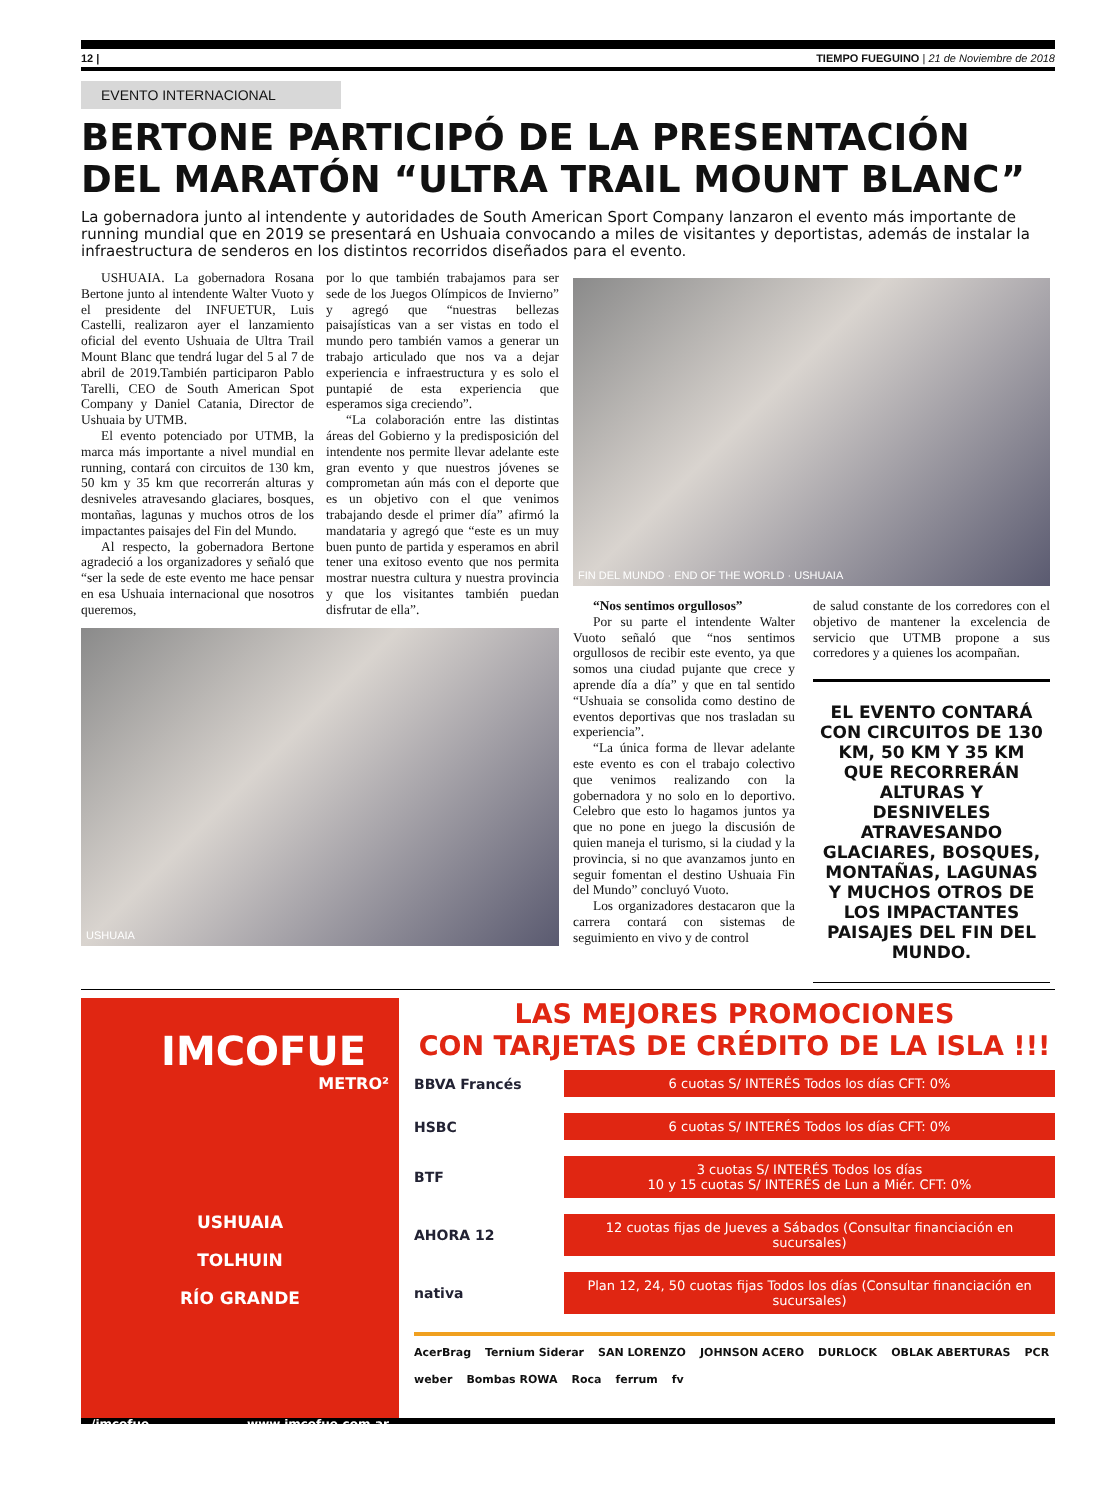12 | TIEMPO FUEGUINO | 21 de Noviembre de 2018
EVENTO INTERNACIONAL
BERTONE PARTICIPÓ DE LA PRESENTACIÓN DEL MARATÓN “ULTRA TRAIL MOUNT BLANC”
La gobernadora junto al intendente y autoridades de South American Sport Company lanzaron el evento más importante de running mundial que en 2019 se presentará en Ushuaia convocando a miles de visitantes y deportistas, además de instalar la infraestructura de senderos en los distintos recorridos diseñados para el evento.
USHUAIA. La gobernadora Rosana Bertone junto al intendente Walter Vuoto y el presidente del INFUETUR, Luis Castelli, realizaron ayer el lanzamiento oficial del evento Ushuaia de Ultra Trail Mount Blanc que tendrá lugar del 5 al 7 de abril de 2019.También participaron Pablo Tarelli, CEO de South American Spot Company y Daniel Catania, Director de Ushuaia by UTMB.
El evento potenciado por UTMB, la marca más importante a nivel mundial en running, contará con circuitos de 130 km, 50 km y 35 km que recorrerán alturas y desniveles atravesando glaciares, bosques, montañas, lagunas y muchos otros de los impactantes paisajes del Fin del Mundo.
Al respecto, la gobernadora Bertone agradeció a los organizadores y señaló que “ser la sede de este evento me hace pensar en esa Ushuaia internacional que nosotros queremos,
por lo que también trabajamos para ser sede de los Juegos Olímpicos de Invierno” y agregó que “nuestras bellezas paisajísticas van a ser vistas en todo el mundo pero también vamos a generar un trabajo articulado que nos va a dejar experiencia e infraestructura y es solo el puntapié de esta experiencia que esperamos siga creciendo”.
“La colaboración entre las distintas áreas del Gobierno y la predisposición del intendente nos permite llevar adelante este gran evento y que nuestros jóvenes se comprometan aún más con el deporte que es un objetivo con el que venimos trabajando desde el primer día” afirmó la mandataria y agregó que “este es un muy buen punto de partida y esperamos en abril tener una exitoso evento que nos permita mostrar nuestra cultura y nuestra provincia y que los visitantes también puedan disfrutar de ella”.
USHUAIA
FIN DEL MUNDO · END OF THE WORLD · USHUAIA
“Nos sentimos orgullosos”
Por su parte el intendente Walter Vuoto señaló que “nos sentimos orgullosos de recibir este evento, ya que somos una ciudad pujante que crece y aprende día a día” y que en tal sentido “Ushuaia se consolida como destino de eventos deportivas que nos trasladan su experiencia”.
“La única forma de llevar adelante este evento es con el trabajo colectivo que venimos realizando con la gobernadora y no solo en lo deportivo. Celebro que esto lo hagamos juntos ya que no pone en juego la discusión de quien maneja el turismo, si la ciudad y la provincia, si no que avanzamos junto en seguir fomentan el destino Ushuaia Fin del Mundo” concluyó Vuoto.
Los organizadores destacaron que la carrera contará con sistemas de seguimiento en vivo y de control
de salud constante de los corredores con el objetivo de mantener la excelencia de servicio que UTMB propone a sus corredores y a quienes los acompañan.
EL EVENTO CONTARÁ CON CIRCUITOS DE 130 KM, 50 KM Y 35 KM QUE RECORRERÁN ALTURAS Y DESNIVELES ATRAVESANDO GLACIARES, BOSQUES, MONTAÑAS, LAGUNAS Y MUCHOS OTROS DE LOS IMPACTANTES PAISAJES DEL FIN DEL MUNDO.
IMCOFUE
METRO²
USHUAIA
TOLHUIN
RÍO GRANDE
/imcofue www.imcofue.com.ar
LAS MEJORES PROMOCIONES
CON TARJETAS DE CRÉDITO DE LA ISLA !!!
BBVA Francés
6 cuotas S/ INTERÉS Todos los días CFT: 0%
HSBC
6 cuotas S/ INTERÉS Todos los días CFT: 0%
BTF
3 cuotas S/ INTERÉS Todos los días
10 y 15 cuotas S/ INTERÉS de Lun a Miér. CFT: 0%
AHORA 12
12 cuotas fijas de Jueves a Sábados (Consultar financiación en sucursales)
nativa
Plan 12, 24, 50 cuotas fijas Todos los días (Consultar financiación en sucursales)
AcerBrag Ternium Siderar SAN LORENZO JOHNSON ACERO DURLOCK OBLAK ABERTURAS PCR weber Bombas ROWA Roca ferrum fv